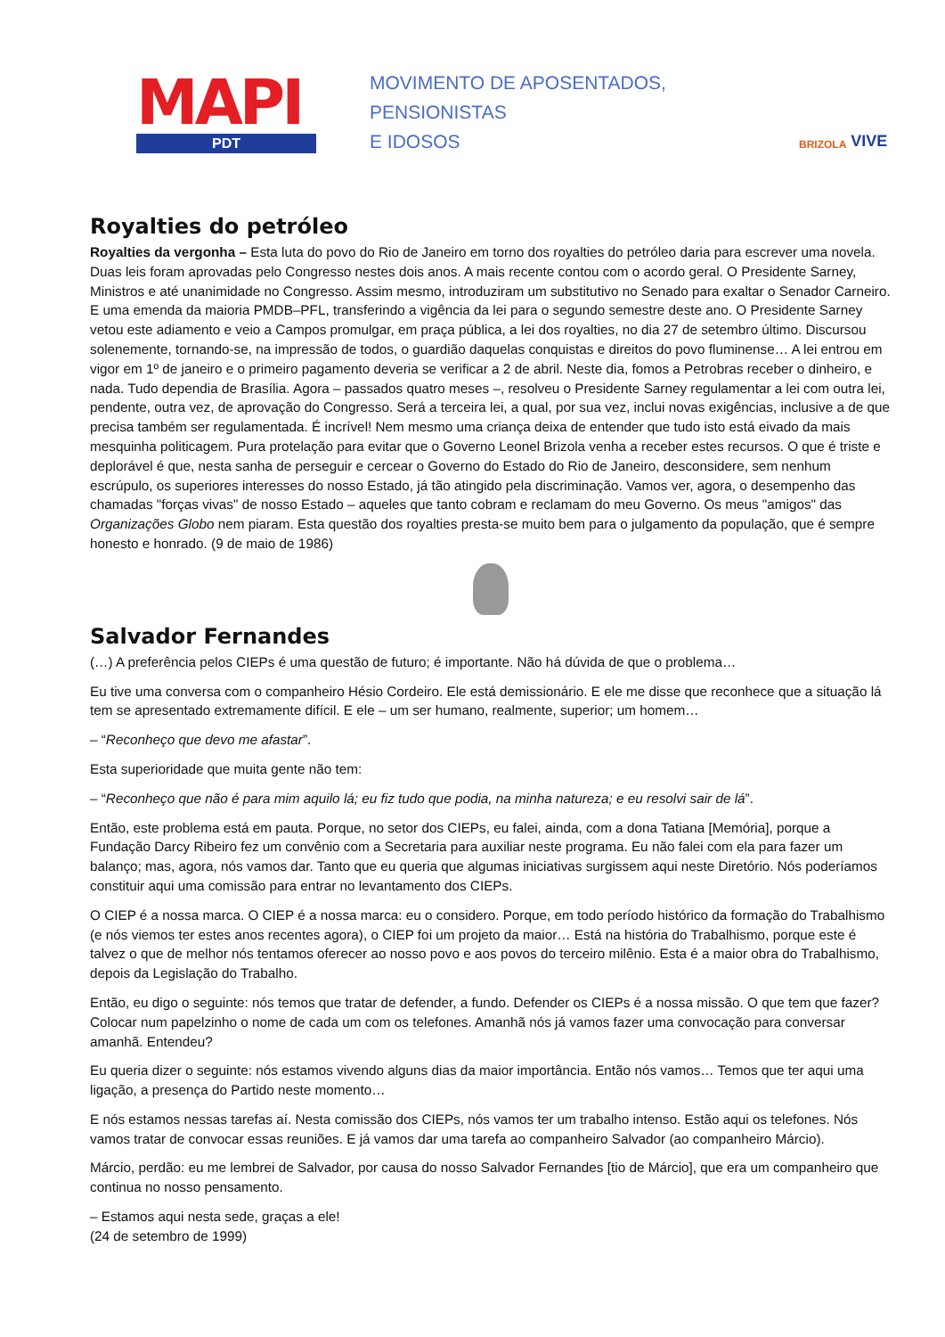MAPI
PDT
MOVIMENTO DE APOSENTADOS,
PENSIONISTAS
E IDOSOS
BRIZOLA VIVE
Royalties do petróleo
Royalties da vergonha – Esta luta do povo do Rio de Janeiro em torno dos royalties do petróleo daria para escrever uma novela. Duas leis foram aprovadas pelo Congresso nestes dois anos. A mais recente contou com o acordo geral. O Presidente Sarney, Ministros e até unanimidade no Congresso. Assim mesmo, introduziram um substitutivo no Senado para exaltar o Senador Carneiro. E uma emenda da maioria PMDB–PFL, transferindo a vigência da lei para o segundo semestre deste ano. O Presidente Sarney vetou este adiamento e veio a Campos promulgar, em praça pública, a lei dos royalties, no dia 27 de setembro último. Discursou solenemente, tornando-se, na impressão de todos, o guardião daquelas conquistas e direitos do povo fluminense… A lei entrou em vigor em 1º de janeiro e o primeiro pagamento deveria se verificar a 2 de abril. Neste dia, fomos a Petrobras receber o dinheiro, e nada. Tudo dependia de Brasília. Agora – passados quatro meses –, resolveu o Presidente Sarney regulamentar a lei com outra lei, pendente, outra vez, de aprovação do Congresso. Será a terceira lei, a qual, por sua vez, inclui novas exigências, inclusive a de que precisa também ser regulamentada. É incrível! Nem mesmo uma criança deixa de entender que tudo isto está eivado da mais mesquinha politicagem. Pura protelação para evitar que o Governo Leonel Brizola venha a receber estes recursos. O que é triste e deplorável é que, nesta sanha de perseguir e cercear o Governo do Estado do Rio de Janeiro, desconsidere, sem nenhum escrúpulo, os superiores interesses do nosso Estado, já tão atingido pela discriminação. Vamos ver, agora, o desempenho das chamadas "forças vivas" de nosso Estado – aqueles que tanto cobram e reclamam do meu Governo. Os meus "amigos" das Organizações Globo nem piaram. Esta questão dos royalties presta-se muito bem para o julgamento da população, que é sempre honesto e honrado. (9 de maio de 1986)
Salvador Fernandes
(…) A preferência pelos CIEPs é uma questão de futuro; é importante. Não há dúvida de que o problema…
Eu tive uma conversa com o companheiro Hésio Cordeiro. Ele está demissionário. E ele me disse que reconhece que a situação lá tem se apresentado extremamente difícil. E ele – um ser humano, realmente, superior; um homem…
– “Reconheço que devo me afastar”.
Esta superioridade que muita gente não tem:
– “Reconheço que não é para mim aquilo lá; eu fiz tudo que podia, na minha natureza; e eu resolvi sair de lá”.
Então, este problema está em pauta. Porque, no setor dos CIEPs, eu falei, ainda, com a dona Tatiana [Memória], porque a Fundação Darcy Ribeiro fez um convênio com a Secretaria para auxiliar neste programa. Eu não falei com ela para fazer um balanço; mas, agora, nós vamos dar. Tanto que eu queria que algumas iniciativas surgissem aqui neste Diretório. Nós poderíamos constituir aqui uma comissão para entrar no levantamento dos CIEPs.
O CIEP é a nossa marca. O CIEP é a nossa marca: eu o considero. Porque, em todo período histórico da formação do Trabalhismo (e nós viemos ter estes anos recentes agora), o CIEP foi um projeto da maior… Está na história do Trabalhismo, porque este é talvez o que de melhor nós tentamos oferecer ao nosso povo e aos povos do terceiro milênio. Esta é a maior obra do Trabalhismo, depois da Legislação do Trabalho.
Então, eu digo o seguinte: nós temos que tratar de defender, a fundo. Defender os CIEPs é a nossa missão. O que tem que fazer? Colocar num papelzinho o nome de cada um com os telefones. Amanhã nós já vamos fazer uma convocação para conversar amanhã. Entendeu?
Eu queria dizer o seguinte: nós estamos vivendo alguns dias da maior importância. Então nós vamos… Temos que ter aqui uma ligação, a presença do Partido neste momento…
E nós estamos nessas tarefas aí. Nesta comissão dos CIEPs, nós vamos ter um trabalho intenso. Estão aqui os telefones. Nós vamos tratar de convocar essas reuniões. E já vamos dar uma tarefa ao companheiro Salvador (ao companheiro Márcio).
Márcio, perdão: eu me lembrei de Salvador, por causa do nosso Salvador Fernandes [tio de Márcio], que era um companheiro que continua no nosso pensamento.
– Estamos aqui nesta sede, graças a ele!
(24 de setembro de 1999)